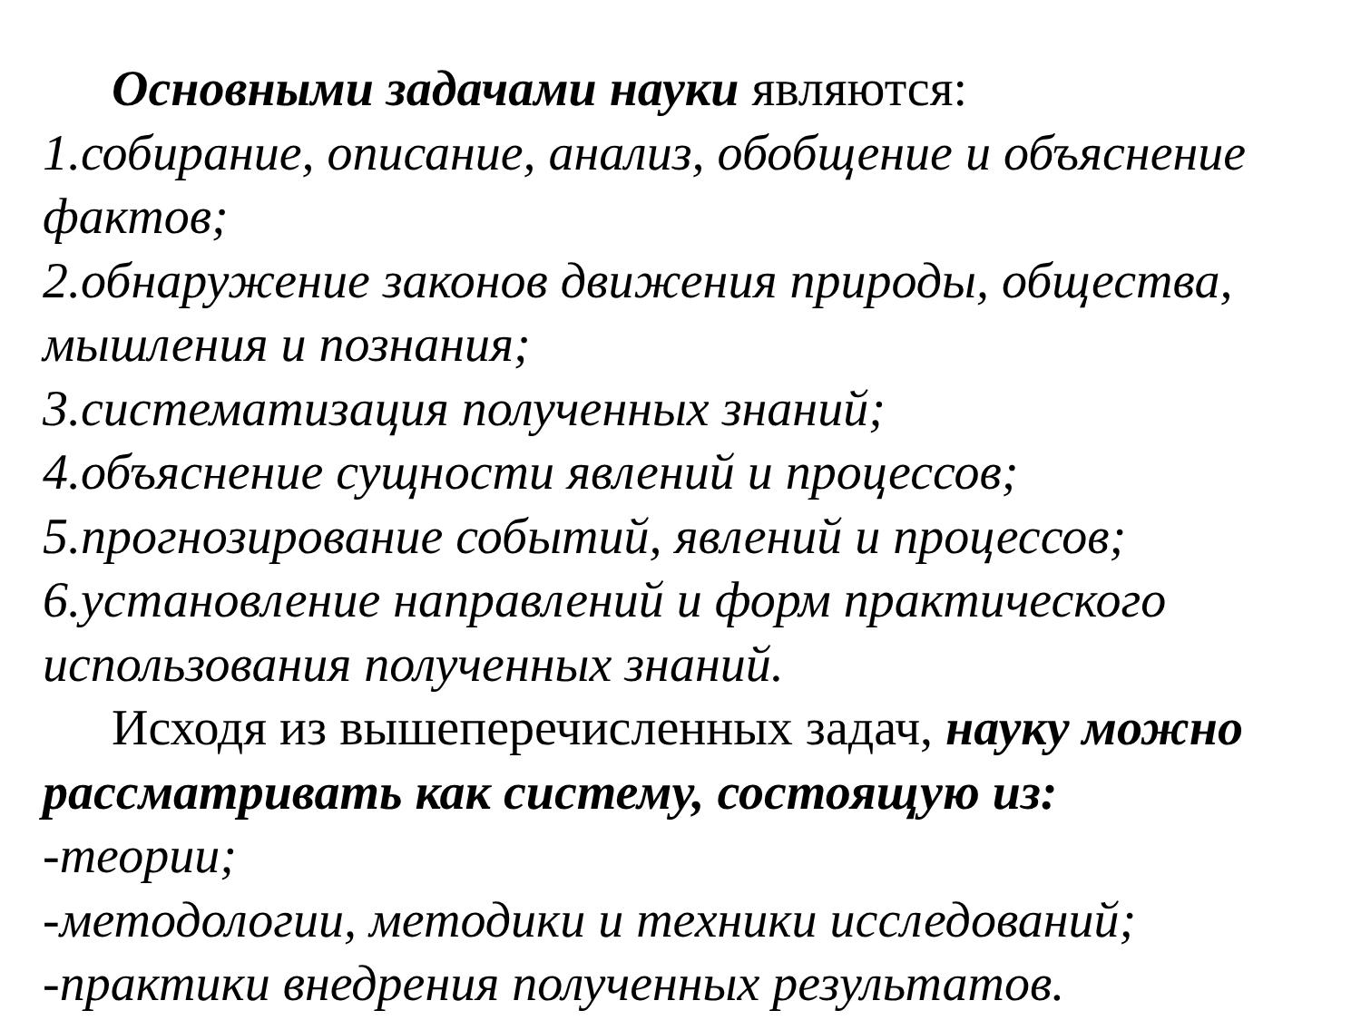Основными задачами науки являются:
1.собирание, описание, анализ, обобщение и объяснение фактов;
2.обнаружение законов движения природы, общества, мышления и познания;
3.систематизация полученных знаний;
4.объяснение сущности явлений и процессов;
5.прогнозирование событий, явлений и процессов;
6.установление направлений и форм практического использования полученных знаний.
Исходя из вышеперечисленных задач, науку можно
рассматривать как систему, состоящую из:
-теории;
-методологии, методики и техники исследований;
-практики внедрения полученных результатов.